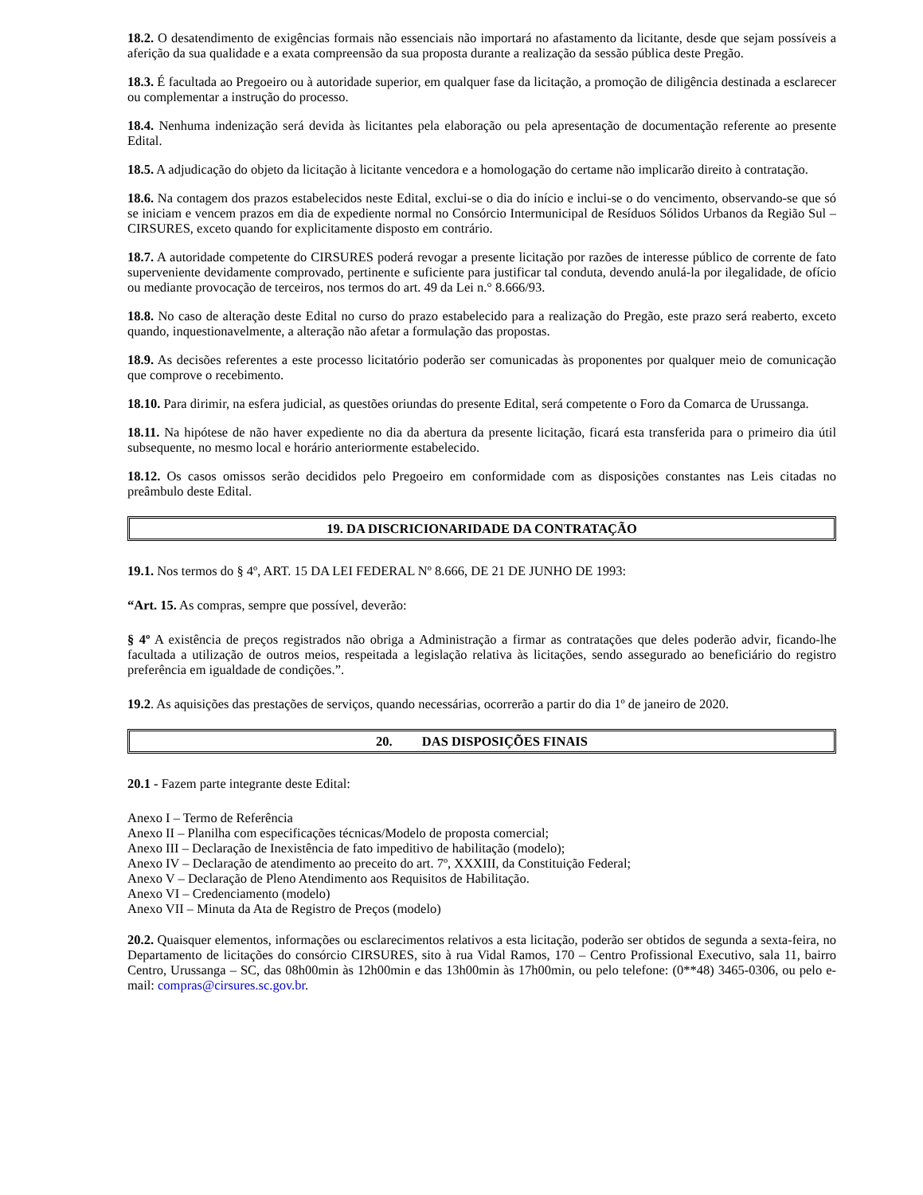18.2. O desatendimento de exigências formais não essenciais não importará no afastamento da licitante, desde que sejam possíveis a aferição da sua qualidade e a exata compreensão da sua proposta durante a realização da sessão pública deste Pregão.
18.3. É facultada ao Pregoeiro ou à autoridade superior, em qualquer fase da licitação, a promoção de diligência destinada a esclarecer ou complementar a instrução do processo.
18.4. Nenhuma indenização será devida às licitantes pela elaboração ou pela apresentação de documentação referente ao presente Edital.
18.5. A adjudicação do objeto da licitação à licitante vencedora e a homologação do certame não implicarão direito à contratação.
18.6. Na contagem dos prazos estabelecidos neste Edital, exclui-se o dia do início e inclui-se o do vencimento, observando-se que só se iniciam e vencem prazos em dia de expediente normal no Consórcio Intermunicipal de Resíduos Sólidos Urbanos da Região Sul – CIRSURES, exceto quando for explicitamente disposto em contrário.
18.7. A autoridade competente do CIRSURES poderá revogar a presente licitação por razões de interesse público de corrente de fato superveniente devidamente comprovado, pertinente e suficiente para justificar tal conduta, devendo anulá-la por ilegalidade, de ofício ou mediante provocação de terceiros, nos termos do art. 49 da Lei n.° 8.666/93.
18.8. No caso de alteração deste Edital no curso do prazo estabelecido para a realização do Pregão, este prazo será reaberto, exceto quando, inquestionavelmente, a alteração não afetar a formulação das propostas.
18.9. As decisões referentes a este processo licitatório poderão ser comunicadas às proponentes por qualquer meio de comunicação que comprove o recebimento.
18.10. Para dirimir, na esfera judicial, as questões oriundas do presente Edital, será competente o Foro da Comarca de Urussanga.
18.11. Na hipótese de não haver expediente no dia da abertura da presente licitação, ficará esta transferida para o primeiro dia útil subsequente, no mesmo local e horário anteriormente estabelecido.
18.12. Os casos omissos serão decididos pelo Pregoeiro em conformidade com as disposições constantes nas Leis citadas no preâmbulo deste Edital.
19. DA DISCRICIONARIDADE DA CONTRATAÇÃO
19.1. Nos termos do § 4º, ART. 15 DA LEI FEDERAL Nº 8.666, DE 21 DE JUNHO DE 1993:
“Art. 15. As compras, sempre que possível, deverão:
§ 4º A existência de preços registrados não obriga a Administração a firmar as contratações que deles poderão advir, ficando-lhe facultada a utilização de outros meios, respeitada a legislação relativa às licitações, sendo assegurado ao beneficiário do registro preferência em igualdade de condições.”.
19.2. As aquisições das prestações de serviços, quando necessárias, ocorrerão a partir do dia 1º de janeiro de 2020.
20. DAS DISPOSIÇÕES FINAIS
20.1 - Fazem parte integrante deste Edital:
Anexo I – Termo de Referência
Anexo II – Planilha com especificações técnicas/Modelo de proposta comercial;
Anexo III – Declaração de Inexistência de fato impeditivo de habilitação (modelo);
Anexo IV – Declaração de atendimento ao preceito do art. 7º, XXXIII, da Constituição Federal;
Anexo V – Declaração de Pleno Atendimento aos Requisitos de Habilitação.
Anexo VI – Credenciamento (modelo)
Anexo VII – Minuta da Ata de Registro de Preços (modelo)
20.2. Quaisquer elementos, informações ou esclarecimentos relativos a esta licitação, poderão ser obtidos de segunda a sexta-feira, no Departamento de licitações do consórcio CIRSURES, sito à rua Vidal Ramos, 170 – Centro Profissional Executivo, sala 11, bairro Centro, Urussanga – SC, das 08h00min às 12h00min e das 13h00min às 17h00min, ou pelo telefone: (0**48) 3465-0306, ou pelo e-mail: compras@cirsures.sc.gov.br.